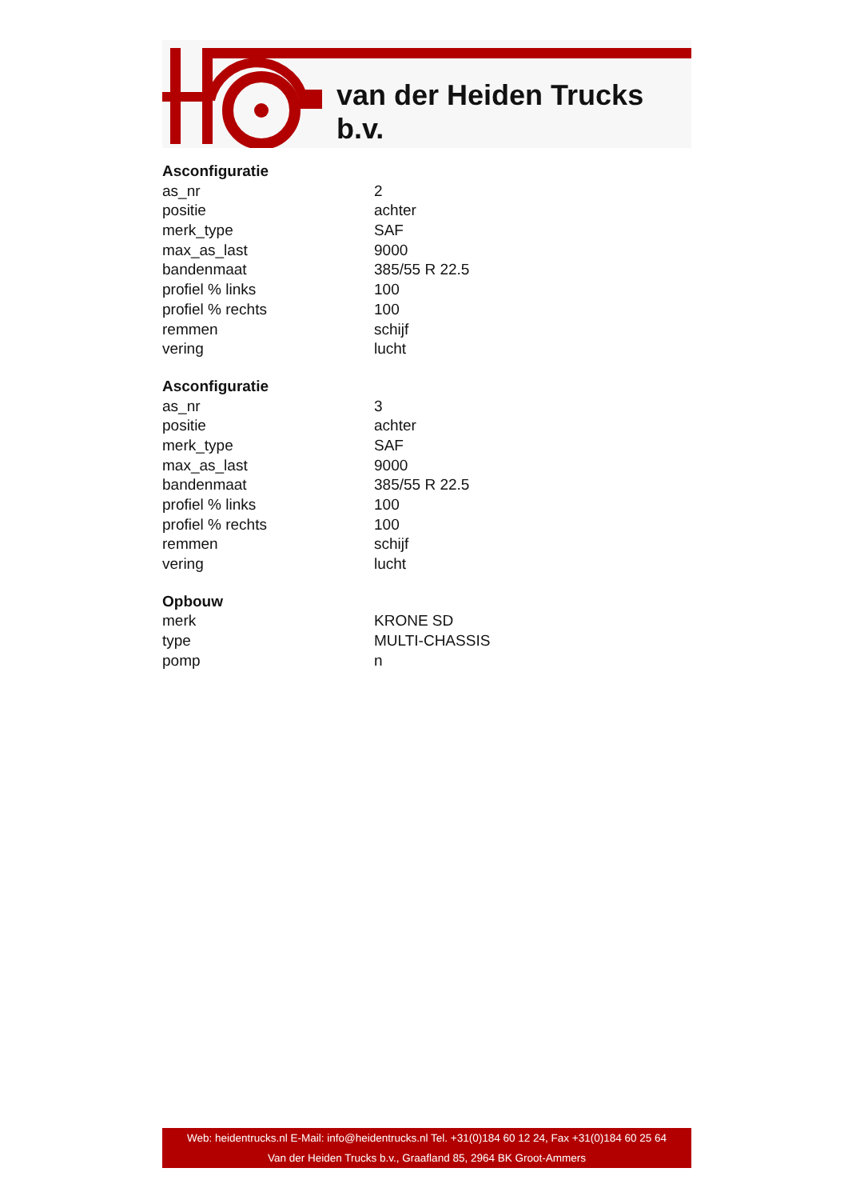van der Heiden Trucks b.v.
| Asconfiguratie | |
| --- | --- |
| as_nr | 2 |
| positie | achter |
| merk_type | SAF |
| max_as_last | 9000 |
| bandenmaat | 385/55 R 22.5 |
| profiel % links | 100 |
| profiel % rechts | 100 |
| remmen | schijf |
| vering | lucht |
| Asconfiguratie | |
| as_nr | 3 |
| positie | achter |
| merk_type | SAF |
| max_as_last | 9000 |
| bandenmaat | 385/55 R 22.5 |
| profiel % links | 100 |
| profiel % rechts | 100 |
| remmen | schijf |
| vering | lucht |
| Opbouw | |
| merk | KRONE SD |
| type | MULTI-CHASSIS |
| pomp | n |
Web: heidentrucks.nl E-Mail: info@heidentrucks.nl Tel. +31(0)184 60 12 24, Fax +31(0)184 60 25 64
Van der Heiden Trucks b.v., Graafland 85, 2964 BK Groot-Ammers